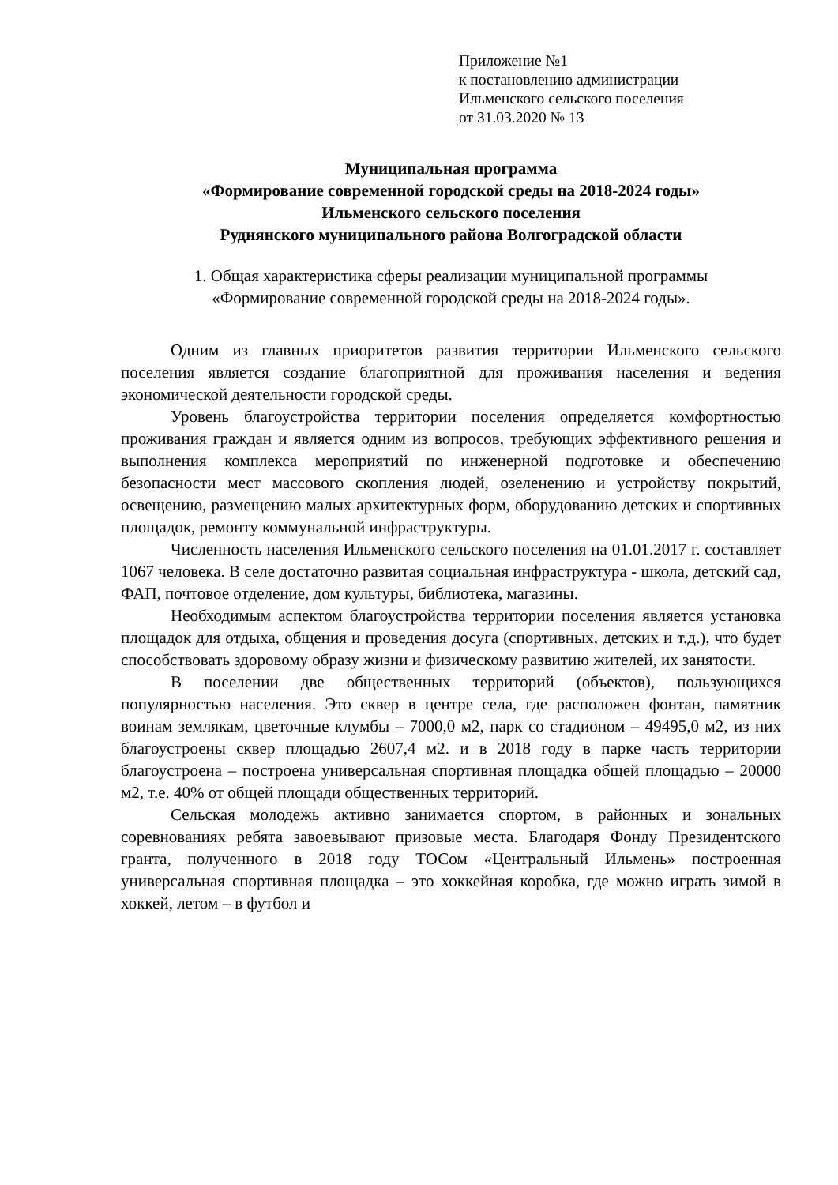Приложение №1
к постановлению администрации
Ильменского сельского поселения
от 31.03.2020 № 13
Муниципальная программа
«Формирование современной городской среды на 2018-2024 годы»
Ильменского сельского поселения
Руднянского муниципального района Волгоградской области
1. Общая характеристика сферы реализации муниципальной программы
«Формирование современной городской среды на 2018-2024 годы».
Одним из главных приоритетов развития территории Ильменского сельского поселения является создание благоприятной для проживания населения и ведения экономической деятельности городской среды.
Уровень благоустройства территории поселения определяется комфортностью проживания граждан и является одним из вопросов, требующих эффективного решения и выполнения комплекса мероприятий по инженерной подготовке и обеспечению безопасности мест массового скопления людей, озеленению и устройству покрытий, освещению, размещению малых архитектурных форм, оборудованию детских и спортивных площадок, ремонту коммунальной инфраструктуры.
Численность населения Ильменского сельского поселения на 01.01.2017 г. составляет 1067 человека. В селе достаточно развитая социальная инфраструктура - школа, детский сад, ФАП, почтовое отделение, дом культуры, библиотека, магазины.
Необходимым аспектом благоустройства территории поселения является установка площадок для отдыха, общения и проведения досуга (спортивных, детских и т.д.), что будет способствовать здоровому образу жизни и физическому развитию жителей, их занятости.
В поселении две общественных территорий (объектов), пользующихся популярностью населения. Это сквер в центре села, где расположен фонтан, памятник воинам землякам, цветочные клумбы – 7000,0 м2, парк со стадионом – 49495,0 м2, из них благоустроены сквер площадью 2607,4 м2. и в 2018 году в парке часть территории благоустроена – построена универсальная спортивная площадка общей площадью – 20000 м2, т.е. 40% от общей площади общественных территорий.
Сельская молодежь активно занимается спортом, в районных и зональных соревнованиях ребята завоевывают призовые места. Благодаря Фонду Президентского гранта, полученного в 2018 году ТОСом «Центральный Ильмень» построенная универсальная спортивная площадка – это хоккейная коробка, где можно играть зимой в хоккей, летом – в футбол и